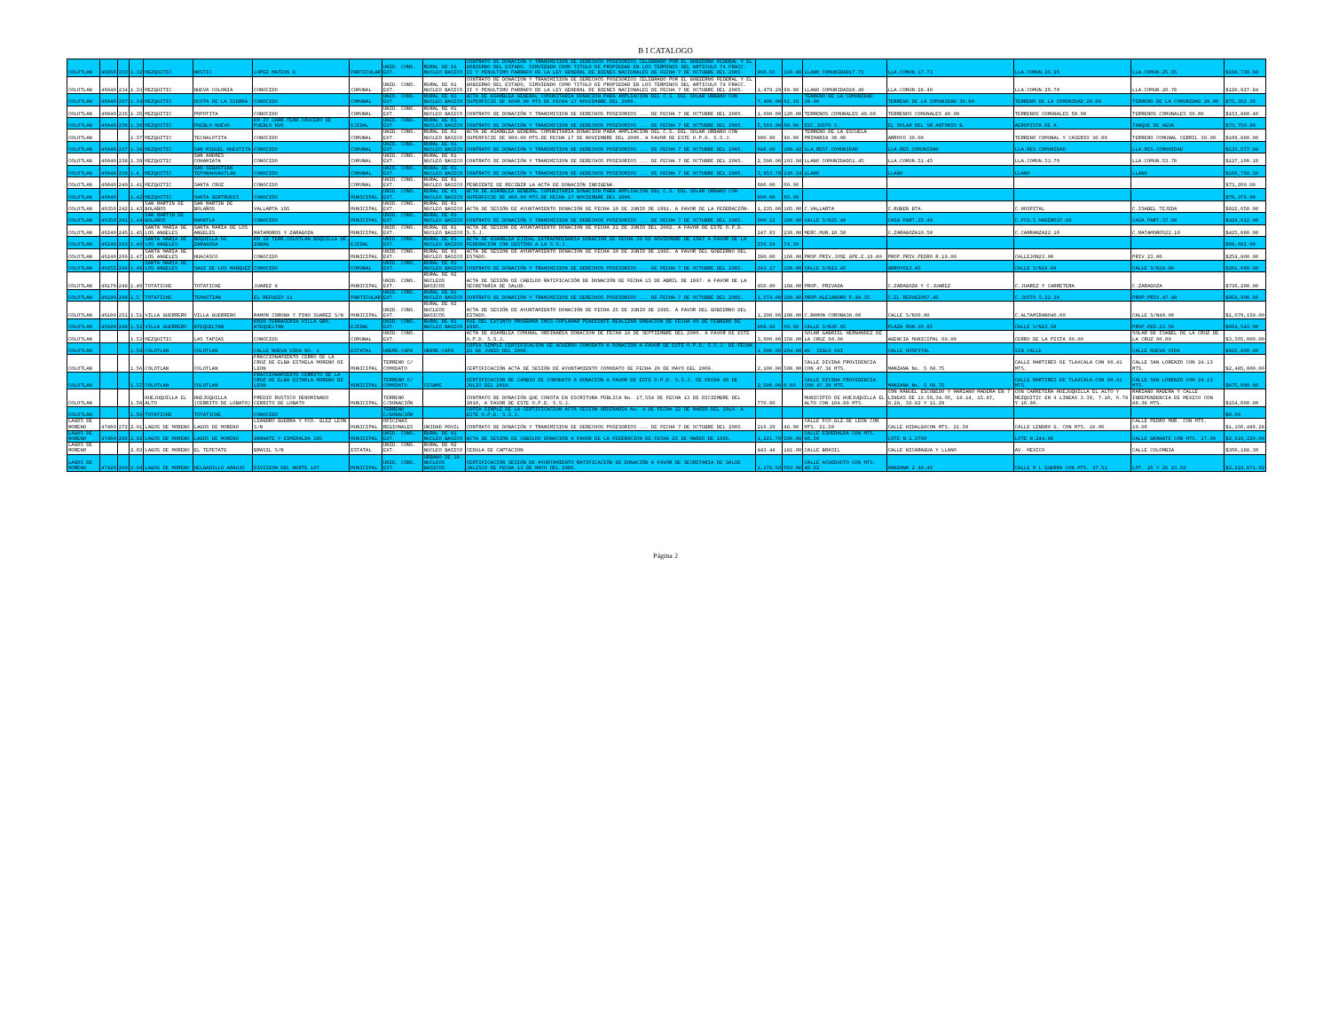B I CATALOGO
| COLOTLAN | 46050 | 233 | 1.32 | MEZQUITIC | NOSTIC | LOPEZ MATEOS 8 | PARTICULAR | UNID. CONS. EXT. | RURAL DE 01 NUCLEO BASICO | CONTRATO DE DONACIÓN Y TRANSMISION DE DERECHOS POSESORIOS CELEBRADO POR EL GOBIERNO FEDERAL Y EL GOBIERNO DEL ESTADO, SIRVIENDO COMO TITULO DE PROPIEDAD EN LOS TERMINOS DEL ARTICULO 74 FRACC. II Y PENULTIMO PARRAFO DE LA LEY GENERAL DE BIENES NACIONALES DE FECHA 7 DE OCTUBRE DEL 2005. | 460.93 | 110.00 | LLANO COMUNIDAD17.73 | LLA.COMUN.17.73 | LLA.COMUN.25.95 | LLA.COMUN.25.95 | $198,730.60 |
| COLOTLAN | 46040 | 234 | 1.33 | MEZQUITIC | NUEVA COLONIA | CONOCIDO | COMUNAL | UNID. CONS. EXT. | RURAL DE 01 NUCLEO BASICO | CONTRATO DE DONACIÓN Y TRANSMISION DE DERECHOS POSESORIOS CELEBRADO POR EL GOBIERNO FEDERAL Y EL GOBIERNO DEL ESTADO, SIRVIENDO COMO TITULO DE PROPIEDAD EN LOS TERMINOS DEL ARTICULO 74 FRACC. II Y PENULTIMO PARRAFO DE LA LEY GENERAL DE BIENES NACIONALES DE FECHA 7 DE OCTUBRE DEL 2005. | 1,479.28 | 99.00 | LLANO COMUNIDAD28.40 | LLA.COMUN.28.40 | LLA.COMUN.26.70 | LLA.COMUN.26.70 | $120,927.84 |
| COLOTLAN | 46040 | 267 | 1.34 | MEZQUITIC | OCOTA DE LA SIERRA | CONOCIDO | COMUNAL | UNID. CONS. EXT. | RURAL DE 01 NUCLEO BASICO | ACTA DE ASAMBLEA GENERAL COMUNITARIA DONACIÓN PARA AMPLIACIÓN DEL C.S. DEL SOLAR URBANO CON SUPERFICIE DE 6600.00 MTS DE FECHA 17 NOVIEMBRE DEL 2006. | 7,400.00 | 61.19 | TERRENO DE LA COMUNIDAD 30.00 | TERRENO DE LA COMUNIDAD 30.00 | TERRENO DE LA COMUNIDAD 20.00 | TERRENO DE LA COMUNIDAD 20.00 | $75,392.39 |
| COLOTLAN | 46040 | 235 | 1.35 | MEZQUITIC | POPOTITA | CONOCIDO | COMUNAL | UNID. CONS. EXT. | RURAL DE 01 NUCLEO BASICO | CONTRATO DE DONACIÓN Y TRANSMISION DE DERECHOS POSESORIOS ... DE FECHA 7 DE OCTUBRE DEL 2005. | 1,600.00 | 126.00 | TERRENOS COMUNALES 40.00 | TERRENOS COMUNALES 40.00 | TERRENOS COMUNALES 50.00 | TERRENOS COMUNALES 50.00 | $153,880.40 |
| COLOTLAN | 46040 | 236 | 1.36 | MEZQUITIC | PUEBLO NUEVO | KM 37 CARR.TERR.CRUCERO DE PUEBLO NVO | EJIDAL | UNID. CONS. EXT. | RURAL DE 01 NUCLEO BASICO | CONTRATO DE DONACIÓN Y TRANSMISION DE DERECHOS POSESORIOS ... DE FECHA 7 DE OCTUBRE DEL 2005. | 5,503.00 | 60.00 | ESC.JUSTO S. | EL SOLAR DEL SR.ANTONIO B. | AEROPISTA DE A. | TANQUE DE AGUA | $73,750.80 |
| COLOTLAN | | | 1.37 | MEZQUITIC | TECHALOTITA | CONOCIDO | COMUNAL | UNID. CONS. EXT. | RURAL DE 01 NUCLEO BASICO | ACTA DE ASAMBLEA GENERAL COMUNITARIA DONACIÓN PARA AMPLIACIÓN DEL C.S. DEL SOLAR URBANO CON SUPERFICIE DE 900.00 MTS.DE FECHA 17 DE NOVIEMBRE DEL 2006. A FAVOR DE ESTE O.P.D. S.S.J. | 900.00 | 90.00 | TERRENO DE LA ESCUELA PRIMARIA 30.00 | ARROYO 30.00 | TERRENO COMUNAL Y CASERIO 30.00 | TERRENO COMUNAL CERRIL 30.00 | $109,890.00 |
| COLOTLAN | 46040 | 237 | 1.38 | MEZQUITIC | SAN MIGUEL HUEXTITA | CONOCIDO | COMUNAL | UNID. CONS. EXT. | RURAL DE 01 NUCLEO BASICO | CONTRATO DE DONACIÓN Y TRANSMISION DE DERECHOS POSESORIOS ... DE FECHA 7 DE OCTUBRE DEL 2005. | 648.00 | 109.42 | LLA.REST.COMUNIDAD | LLA.RES.COMUNIDAD | LLA.RES.COMUNIDAD | LLA.RES.COMUNIDAD | $133,577.04 |
| COLOTLAN | 46040 | 238 | 1.39 | MEZQUITIC | SAN ANDRES COHAMIATA | CONOCIDO | COMUNAL | UNID. CONS. EXT. | RURAL DE 01 NUCLEO BASICO | CONTRATO DE DONACIÓN Y TRANSMISION DE DERECHOS POSESORIOS ... DE FECHA 7 DE OCTUBRE DEL 2005. | 2,500.00 | 103.98 | LLANO COMUNIDAD51.45 | LLA.COMUN.51.45 | LLA.COMUN.53.70 | LLA.COMUN.53.70 | $127,109.19 |
| COLOTLAN | 46040 | 239 | 1.4 | MEZQUITIC | SAN SEBASTIAN TEPONAHUAXTLAN | CONOCIDO | COMUNAL | UNID. CONS. EXT. | RURAL DE 01 NUCLEO BASICO | CONTRATO DE DONACIÓN Y TRANSMISION DE DERECHOS POSESORIOS ... DE FECHA 7 DE OCTUBRE DEL 2005. | 3,853.78 | 136.34 | LLANO | LLANO | LLANO | LLANO | $166,750.38 |
| COLOTLAN | 46040 | 240 | 1.41 | MEZQUITIC | SANTA CRUZ | CONOCIDO | COMUNAL | UNID. CONS. EXT. | RURAL DE 01 NUCLEO BASICO | PENDIENTE DE RECIBIR LA ACTA DE DONACIÓN INDIGENA. | 600.00 | 60.00 | | | | | $73,260.00 |
| COLOTLAN | 46040 | | 1.42 | MEZQUITIC | SANTA GERTRUDIS | CONOCIDO | MUNICIPAL | UNID. CONS. EXT. | RURAL DE 01 NUCLEO BASICO | ACTA DE ASAMBLEA GENERAL COMUNITARIA DONACIÓN PARA AMPLIACIÓN DEL C.S. DEL SOLAR URBANO CON SUPERFICIE DE 400.00 MTS.DE FECHA 17 NOVIEMBRE DEL 2006. | 800.00 | 65.00 | | | | | $79,379.00 |
| COLOTLAN | 46350 | 242 | 1.43 | SAN MARTIN DE BOLAÑOS | SAN MARTIN DE BOLAÑOS | VALLARTA 195 | MUNICIPAL | UNID. CONS. EXT. | RURAL DE 01 NUCLEO BASICO | ACTA DE SESIÓN DE AYUNTAMIENTO DONACIÓN DE FECHA 10 DE JUNIO DE 1991. A FAVOR DE LA FEDERACIÓN- | 1,235.00 | 185.00 | C.VALLARTA | C.RUBEN BTA. | C.HOSPITAL | C.ISABEL TEJEDA | $922,650.00 |
| COLOTLAN | 46350 | 241 | 1.44 | SAN MARTIN DE BOLAÑOS | MAMATLA | CONOCIDO | MUNICIPAL | UNID. CONS. EXT. | RURAL DE 01 NUCLEO BASICO | CONTRATO DE DONACIÓN Y TRANSMISION DE DERECHOS POSESORIOS ... DE FECHA 7 DE OCTUBRE DEL 2005. | 960.12 | 160.00 | CALLE S/N25.40 | CASA PART.25.40 | C.FCO.I.MADERO37.80 | CASA PART.37.80 | $424,012.00 |
| COLOTLAN | 46240 | 245 | 1.45 | SANTA MARIA DE LOS ANGELES | SANTA MARIA DE LOS ANGELES | MATAMOROS Y ZARAGOZA | MUNICIPAL | UNID. CONS. EXT. | RURAL DE 01 NUCLEO BASICO | ACTA DE SESIÓN DE AYUNTAMIENTO DONACIÓN DE FECHA 21 DE JUNIO DEL 2002. A FAVOR DE ESTE O.P.D. S.S.J. | 247.03 | 236.00 | MERC.MUN.10.50 | C.ZARAGOZA10.50 | C.CARRANZA22.10 | C.MATAMOROS22.10 | $425,080.00 |
| COLOTLAN | 46240 | 243 | 1.46 | SANTA MARIA DE LOS ANGELES | BOQUILLA DE ZARAGOSA | KM 16 TERR.COLOTLAN BOQUILLA DE ZARAG | EJIDAL | UNID. CONS. EXT. | RURAL DE 01 NUCLEO BASICO | ACTA DE ASAMBLEA EJIDAL EXTRAORDINARIA DONACIÓN DE FECHA 30 DE NOVIEMBRE DE 1987 A FAVOR DE LA FEDERACIÓN CON DESTINO A LA S.S.J. | 236.54 | 74.36 | | | | | $69,692.00 |
| COLOTLAN | 46240 | 266 | 1.47 | SANTA MARIA DE LOS ANGELES | HUACASCO | CONOCIDO | MUNICIPAL | UNID. CONS. EXT. | RURAL DE 01 NUCLEO BASICO | ACTA DE SESION DE AYUNTAMIENTO DONACIÓN DE FECHA 30 DE JUNIO DE 1995. A FAVOR DEL GOBIERNO DEL ESTADO. | 390.00 | 160.00 | PROP.PRIV.JOSE GPE.E.16.00 | PROP.PRIV.PEDRO R.19.00 | CALLEJON23.00 | PRIV.23.00 | $254,800.00 |
| COLOTLAN | 46255 | 246 | 1.48 | SANTA MARIA DE LOS ANGELES | SAUZ DE LOS MARQUEZ | CONOCIDO | COMUNAL | UNID. CONS. EXT. | RURAL DE 01 NUCLEO BASICO | CONTRATO DE DONACIÓN Y TRANSMISION DE DERECHOS POSESORIOS ... DE FECHA 7 DE OCTUBRE DEL 2005. | 243.17 | 150.00 | CALLE S/N13.45 | ARROYO13.45 | CALLE S/N18.08 | CALLE S/N18.08 | $261,660.00 |
| COLOTLAN | 46170 | 248 | 1.49 | TOTATICHE | TOTATICHE | JUAREZ 8 | MUNICIPAL | UNID. CONS. EXT. | RURAL DE 02 NUCLEOS BASICOS | ACTA DE SESIÓN DE CABILDO RATIFICACIÓN DE DONACIÓN DE FECHA 15 DE ABRIL DE 1997. A FAVOR DE LA SECRETARIA DE SALUD. | 450.00 | 198.00 | PROP. PRIVADA | C.ZARAGOZA Y C.JUAREZ | C.JUAREZ Y CARRETERA | C.ZARAGOZA | $736,200.00 |
| COLOTLAN | 46180 | 268 | 1.5 | TOTATICHE | TEMASTIAN | EL REFUGIO 11 | PARTICULAR | UNID. CONS. EXT. | RURAL DE 01 NUCLEO BASICO | CONTRATO DE DONACIÓN Y TRANSMISION DE DERECHOS POSESORIOS ... DE FECHA 7 DE OCTUBRE DEL 2005. | 1,574.00 | 160.00 | PROP.ALEJANDRO P.40.35 | C.EL REFUGIO67.45 | C.JUSTO S.22.30 | PROP.PRIV.47.40 | $854,900.80 |
| COLOTLAN | 46100 | 251 | 1.51 | VILLA GUERRERO | VILLA GUERRERO | RAMON CORONA Y PINO SUAREZ S/N | MUNICIPAL | UNID. CONS. EXT. | RURAL DE 02 NUCLEOS BASICOS | ACTA DE SESIÓN DE AYUNTAMIENTO DONACIÓN DE FECHA 25 DE JUNIO DE 1995. A FAVOR DEL GOBIERNO DEL ESTADO. | 1,200.00 | 200.00 | C.RAMON CORONA30.00 | CALLE S/N30.00 | C.ALTAMIRANO40.00 | CALLE S/N40.00 | $1,079,150.00 |
| COLOTLAN | 46100 | 249 | 1.52 | VILLA GUERRERO | ATEQUELTAN | KM30 TERRACERIA VILLA GRO. ATEQUELTAN | EJIDAL | UNID. CONS. EXT. | RURAL DE 01 NUCLEO BASICO | FUE DEL EXTINTO PROGRAMA IMSS-COPLAMAR PENDIENTE REALIZAR DONACIÓN DE FECHA 06 DE FEBRERO DE 1995. | 868.92 | 60.00 | CALLE S/N36.85 | PLAZA MUN.36.85 | CALLE S/N23.58 | PROP.FED.23.58 | $654,543.00 |
| COLOTLAN | | | 1.53 | MEZQUITIC | LAS TAPIAS | CONOCIDO | COMUNAL | UNID. CONS. EXT. | | ACTA DE ASAMBLEA COMUNAL ORDINARIA DONACIÓN DE FECHA 18 DE SEPTIEMBRE DEL 2006. A FAVOR DE ESTE O.P.D. S.S.J. | 3,600.00 | 350.00 | SOLAR GABRIEL HERNANDEZ DE LA CRUZ 60.00 | AGENCIA MUNICIPAL 60.00 | CERRO DE LA PISTA 60.00 | SOLAR DE ISABEL DE LA CRUZ DE LA CRUZ 60.00 | $3,565,000.00 |
| COLOTLAN | | | 1.54 | COLOTLAN | COLOTLAN | CALLE NUEVA VIDA NO. 1 | ESTATAL | UNEME-CAPA | UNEME-CAPA | COPIA SIMPLE CERTIFICACIÓN DE ACUERDO COMODATO A DONACIÓN A FAVOR DE ESTE O.P.D. S.S.J. DE FECHA 23 DE JUNIO DEL 2009. | 1,500.00 | 204.00 | AV. SIGLO XXI | CALLE HOSPITAL | SIN CALLE | CALLE NUEVA VIDA | $925,800.00 |
| COLOTLAN | | | 1.56 | COLOTLAN | COLOTLAN | FRACCIONAMIENTO CERRO DE LA CRUZ DE ELBA ESTHELA MORENO DE LEON | MUNICIPAL | TERRENO C/ COMODATO | | CERTIFICACIÓN ACTA DE SESIÓN DE AYUNTAMIENTO COMODATO DE FECHA 20 DE MAYO DEL 2009. | 2,100.00 | 500.00 | CALLE DIVINA PROVIDENCIA CON 47.38 MTS. | MANZANA No. 5 68.75 | CALLE MARTIRES DE TLAXCALA CON 96.41 MTS. | CALLE SAN LORENZO CON 24.13 MTS. | $2,485,000.00 |
| COLOTLAN | | | 1.57 | COLOTLAN | COLOTLAN | FRACCIONAMIENTO CERRITO DE LA CRUZ DE ELBA ESTHELA MORENO DE LEON | MUNICIPAL | TERRENO C/ COMODATO | CISAME | CERTIFICACION DE CAMBIO DE COMODATO A DONACION A FAVOR DE ESTE O.P.D. S.S.J. DE FECHA 08 DE JULIO DEL 2010. | 2,500.00 | 0.00 | CALLE DIVINA PROVIDENCIA CON 47.38 MTS. | MANZANA No. 5 68.75 | CALLE MARTIRES DE TLAXCALA CON 96.41 MTS. | CALLE SAN LORENZO CON 24.13 MTS. | $875,000.00 |
| COLOTLAN | | | 1.58 | HUEJUQUILLA EL ALTO | HUEJUQUILLA (CERRITO DE LOBATO) | PREDIO RUSTICO DENOMINADO CERRITO DE LOBATO | MUNICIPAL | TERRENO C/DONACIÓN | | CONTRATO DE DONACIÓN QUE CONSTA EN ESCRITURA PÚBLICA No. 17,554 DE FECHA 13 DE DICIEMBRE DEL 2010, A FAVOR DE ESTE O.P.D. S.S.J. | 770.00 | | MUNICIPIO DE HUEJUQUILLA EL ALTO CON 104.99 MTS. | CON MANUEL ESCOBEDO Y MARIANO MADERA EN 7 LINEAS DE 13.59,34.05, 18.14, 15.87, 8.28, 32.82 Y 11.29 | CON CARRETERA HUEJUQUILLA EL ALTO Y MEZQUITIC EN 4 LINEAS 3.39, 7.10, 6.78 Y 16.90. | MARIANO MADERA Y CALLE INDEPENDENCIA DE MEXICO CON 88.38 MTS. | $154,000.00 |
| COLOTLAN | | | 1.59 | TOTATICHE | TOTATICHE | CONOCIDO | | TERRENO C/DONACIÓN | | COPIA SIMPLE DE LA CERTIFICACIÓN ACTA SESIÓN ORDINARIA No. 4 DE FECHA 22 DE MARZO DEL 2010. A ESTE O.P.D. S.S.J. | | | | | | | $0.00 |
| LAGOS DE MORENO | 47400 | 272 | 2.01 | LAGOS DE MORENO | LAGOS DE MORENO | LEANDRO GUERRA Y FCO. GLEZ LEON S/N | MUNICIPAL | OFICINAS REGIONALES | UNIDAD MOVIL | CONTRATO DE DONACIÓN Y TRANSMISION DE DERECHOS POSESORIOS ... DE FECHA 7 DE OCTUBRE DEL 2005. | 216.29 | 48.00 | CALLE FCO.GLZ.DE LEON CON MTS. 21.50 | CALLE HIDALGOCON MTS. 21.50 | CALLE LENDRO G. CON MTS. 10.06 | CALLE PEDRO MOR. CON MTS. 10.06 | $1,156,489.28 |
| LAGOS DE MORENO | 47400 | 286 | 2.02 | LAGOS DE MORENO | LAGOS DE MORENO | GRANATE Y ESMERALDA 195 | MUNICIPAL | UNID. CONS. EXT. | RURAL DE 01 NUCLEO BASICO | ACTA DE SESION DE CABILDO DONACION A FAVOR DE LA FEDERACION DE FECHA 25 DE MARZO DE 1995. | 1,221.76 | 500.00 | CALLE ESMERALDA CON MTS. 46.50 | LOTE N.1.2700 | LOTE N.244.00 | CALLE GRANATE CON MTS. 27.00 | $2,916,320.00 |
| LAGOS DE MORENO | | | 2.03 | LAGOS DE MORENO | EL TEPETATE | BRASIL S/N | ESTATAL | UNID. CONS. EXT. | RURAL DE 02 NUCLEO BASICO | CEDULA DE CAPTACION | 443.44 | 181.00 | CALLE BRASIL | CALLE NICARAGUA Y LLANO | AV. MEXICO | CALLE COLOMBIA | $360,188.30 |
| LAGOS DE MORENO | 47420 | 260 | 2.04 | LAGOS DE MORENO | DELGADILLO ARAUJO | DIVISION DEL NORTE 107 | MUNICIPAL | UNID. CONS. EXT. | URBANO DE 10 NUCLEOS BASICOS | CERTIFICACIÓN SESIÓN DE AYUNTAMIENTO RATIFICACIÓN DE DONACIÓN A FAVOR DE SECRETARIA DE SALUD JALISCO DE FECHA 13 DE MAYO DEL 2005. | 1,178.50 | 663.00 | CALLE ACUEDUCTO CON MTS. 48.92 | MANZANA 2 40.46 | CALLE M L GUERRA CON MTS. 47.51 | LOT. 25 Y 26 23.50 | $2,223,871.62 |
Página 2